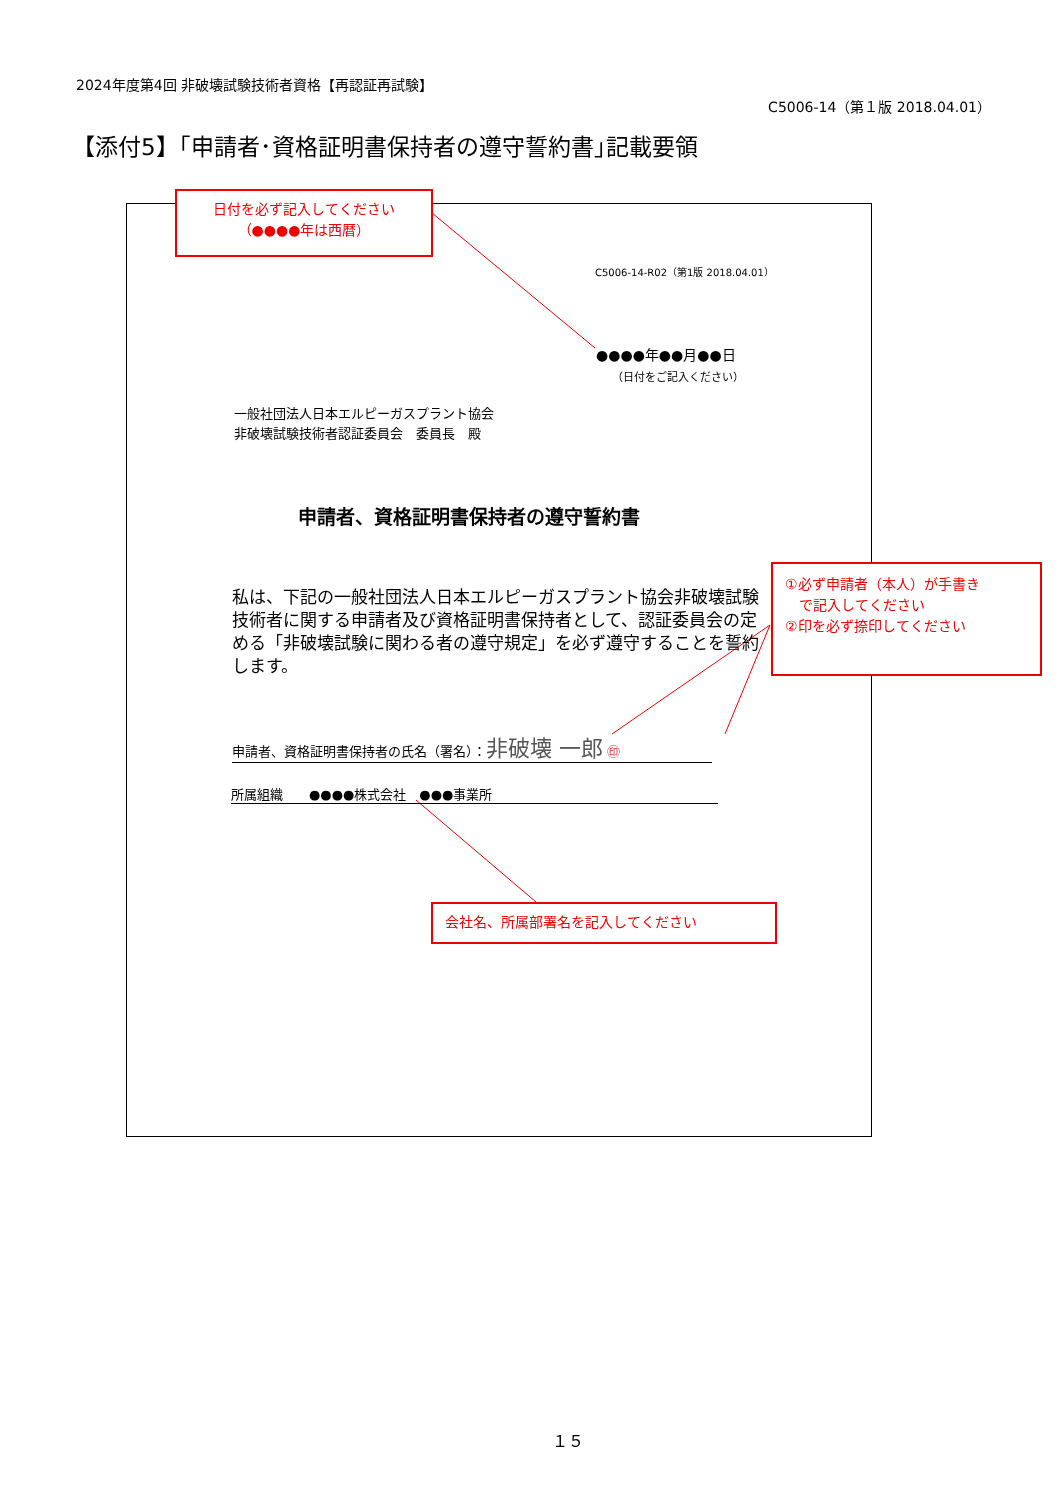2024年度第4回 非破壊試験技術者資格【再認証再試験】
C5006-14（第１版 2018.04.01）
【添付5】｢申請者･資格証明書保持者の遵守誓約書｣記載要領
日付を必ず記入してください
（●●●●年は西暦）
C5006-14-R02（第1版 2018.04.01）
●●●●年●●月●●日
（日付をご記入ください）
一般社団法人日本エルピーガスプラント協会
非破壊試験技術者認証委員会　委員長　殿
申請者、資格証明書保持者の遵守誓約書
私は、下記の一般社団法人日本エルピーガスプラント協会非破壊試験技術者に関する申請者及び資格証明書保持者として、認証委員会の定める「非破壊試験に関わる者の遵守規定」を必ず遵守することを誓約します。
申請者、資格証明書保持者の氏名（署名）：非破壊 一郎 ㊞
所属組織　　●●●●株式会社　●●●事業所
①必ず申請者（本人）が手書き
　で記入してください
②印を必ず捺印してください
会社名、所属部署名を記入してください
１５